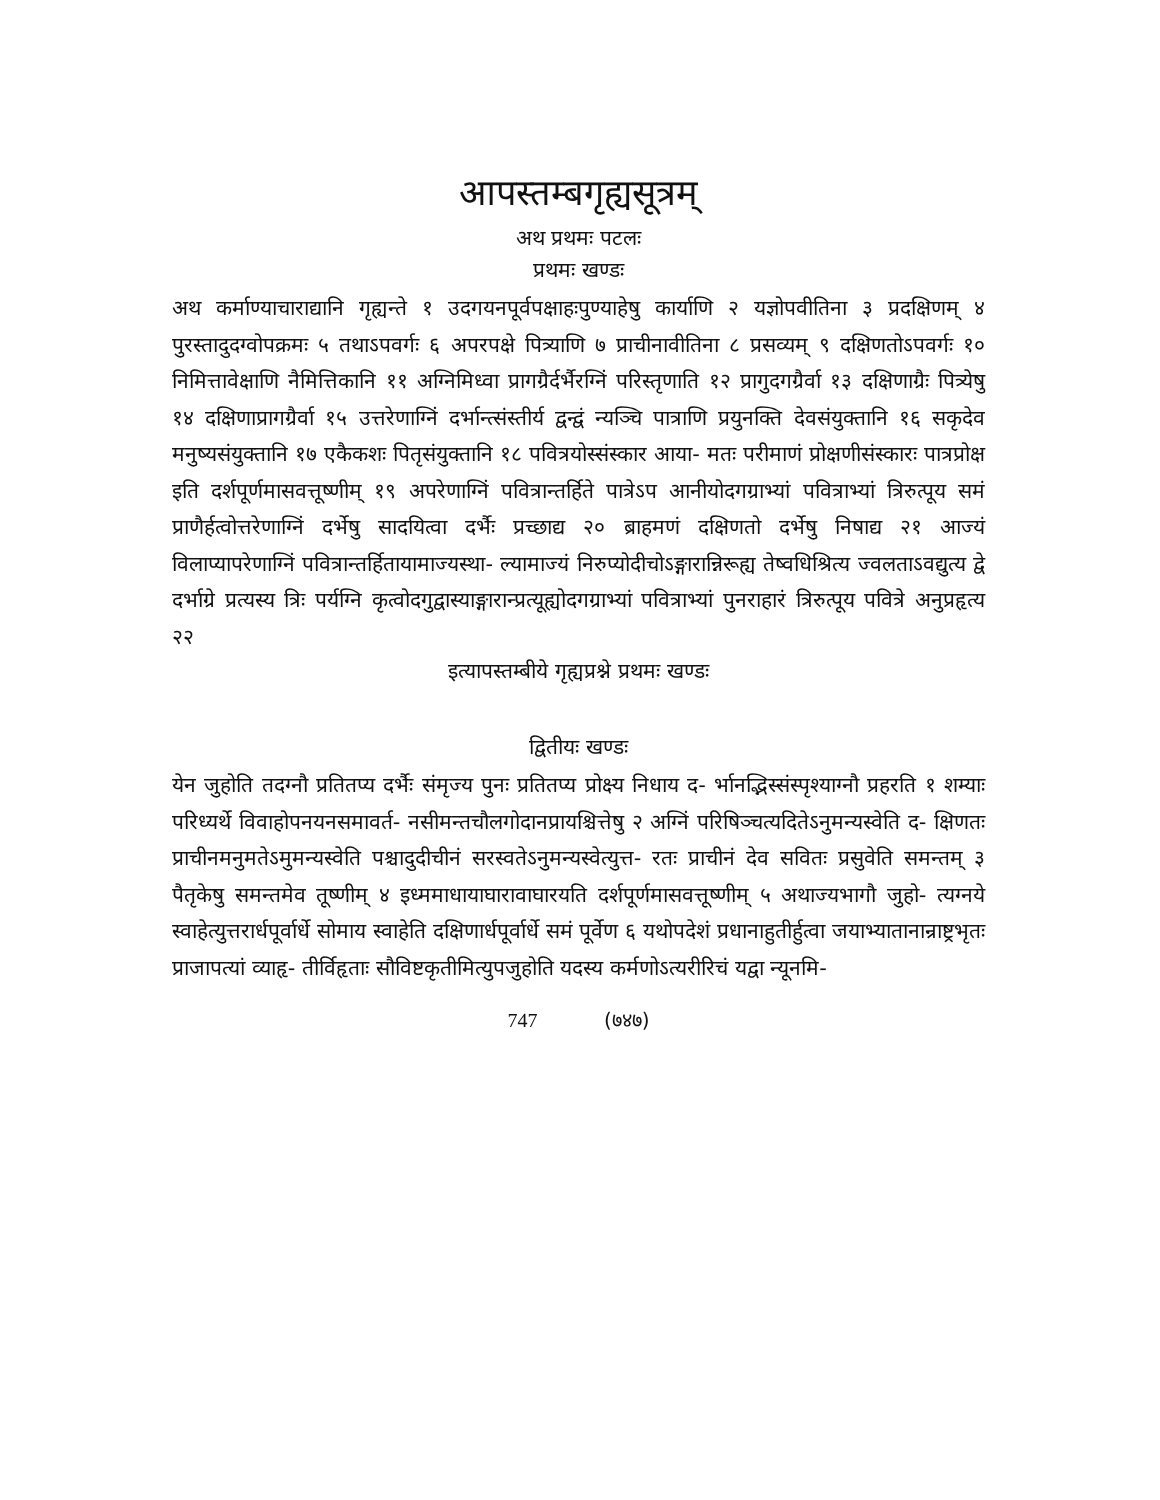आपस्तम्बगृह्यसूत्रम्
अथ प्रथमः पटलः
प्रथमः खण्डः
अथ कर्माण्याचाराद्यानि गृह्यन्ते १ उदगयनपूर्वपक्षाहःपुण्याहेषु कार्याणि २ यज्ञोपवीतिना ३ प्रदक्षिणम् ४ पुरस्तादुदग्वोपक्रमः ५ तथाऽपवर्गः ६ अपरपक्षे पित्र्याणि ७ प्राचीनावीतिना ८ प्रसव्यम् ९ दक्षिणतोऽपवर्गः १० निमित्तावेक्षाणि नैमित्तिकानि ११ अग्निमिध्वा प्रागग्रैर्दर्भैरग्निं परिस्तृणाति १२ प्रागुदगग्रैर्वा १३ दक्षिणाग्रैः पित्र्येषु १४ दक्षिणाप्रागग्रैर्वा १५ उत्तरेणाग्निं दर्भान्त्संस्तीर्य द्वन्द्वं न्यञ्चि पात्राणि प्रयुनक्ति देवसंयुक्तानि १६ सकृदेव मनुष्यसंयुक्तानि १७ एकैकशः पितृसंयुक्तानि १८ पवित्रयोस्संस्कार आया- मतः परीमाणं प्रोक्षणीसंस्कारः पात्रप्रोक्ष इति दर्शपूर्णमासवत्तूष्णीम् १९ अपरेणाग्निं पवित्रान्तर्हिते पात्रेऽप आनीयोदगग्राभ्यां पवित्राभ्यां त्रिरुत्पूय समं प्राणैर्हत्वोत्तरेणाग्निं दर्भेषु सादयित्वा दर्भैः प्रच्छाद्य २० ब्राहमणं दक्षिणतो दर्भेषु निषाद्य २१ आज्यं विलाप्यापरेणाग्निं पवित्रान्तर्हितायामाज्यस्था- ल्यामाज्यं निरुप्योदीचोऽङ्गारान्निरूह्य तेष्वधिश्रित्य ज्वलताऽवद्युत्य द्वे दर्भाग्रे प्रत्यस्य त्रिः पर्यग्नि कृत्वोदगुद्वास्याङ्गारान्प्रत्यूह्योदगग्राभ्यां पवित्राभ्यां पुनराहारं त्रिरुत्पूय पवित्रे अनुप्रहृत्य २२
इत्यापस्तम्बीये गृह्यप्रश्ने प्रथमः खण्डः
द्वितीयः खण्डः
येन जुहोति तदग्नौ प्रतितप्य दर्भैः संमृज्य पुनः प्रतितप्य प्रोक्ष्य निधाय द- र्भानद्भिस्संस्पृश्याग्नौ प्रहरति १ शम्याः परिध्यर्थे विवाहोपनयनसमावर्त- नसीमन्तचौलगोदानप्रायश्चित्तेषु २ अग्निं परिषिञ्चत्यदितेऽनुमन्यस्वेति द- क्षिणतः प्राचीनमनुमतेऽमुमन्यस्वेति पश्चादुदीचीनं सरस्वतेऽनुमन्यस्वेत्युत्त- रतः प्राचीनं देव सवितः प्रसुवेति समन्तम् ३ पैतृकेषु समन्तमेव तूष्णीम् ४ इध्ममाधायाघारावाघारयति दर्शपूर्णमासवत्तूष्णीम् ५ अथाज्यभागौ जुहो- त्यग्नये स्वाहेत्युत्तरार्धपूर्वार्धे सोमाय स्वाहेति दक्षिणार्धपूर्वार्धे समं पूर्वेण ६ यथोपदेशं प्रधानाहुतीर्हुत्वा जयाभ्यातानान्राष्ट्रभृतः प्राजापत्यां व्याहृ- तीर्विहृताः सौविष्टकृतीमित्युपजुहोति यदस्य कर्मणोऽत्यरीरिचं यद्वा न्यूनमि-
747 (७४७)